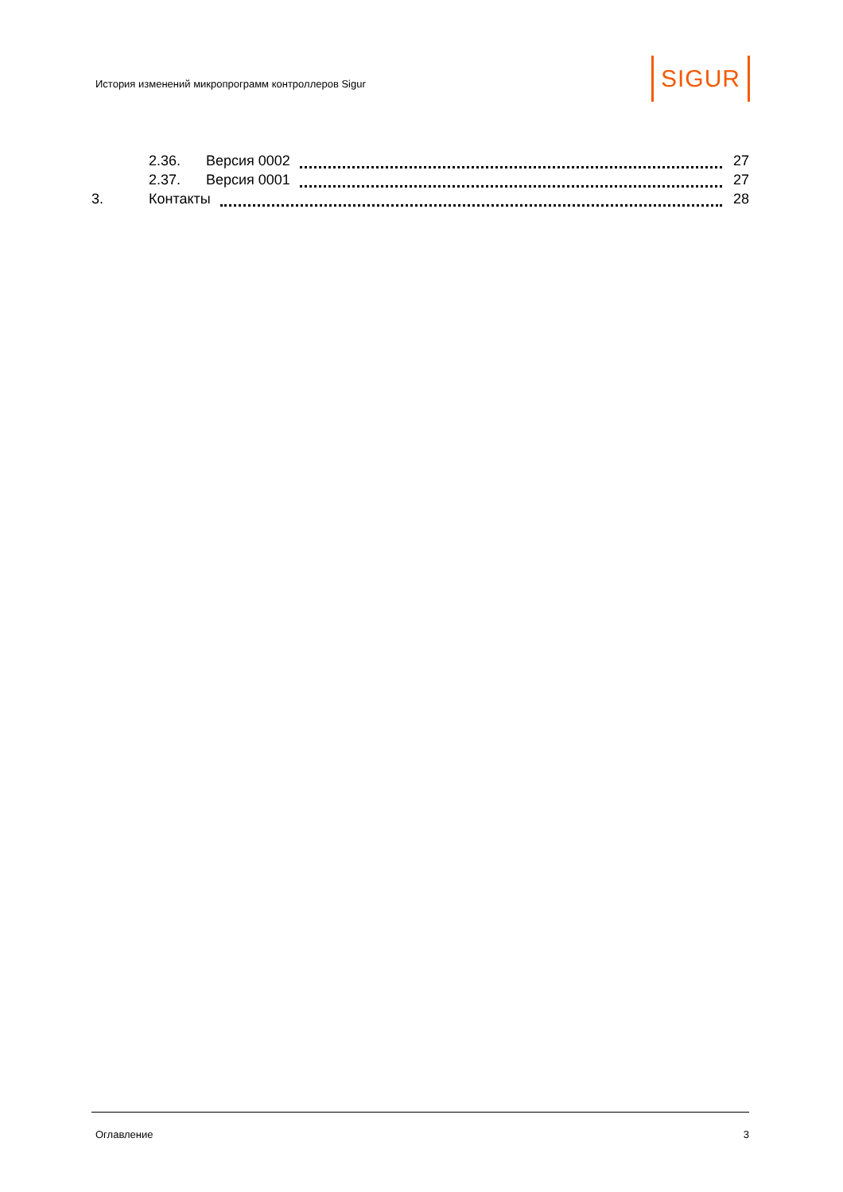История изменений микропрограмм контроллеров Sigur
SIGUR
2.36. Версия 0002 27
2.37. Версия 0001 27
3. Контакты 28
Оглавление 3